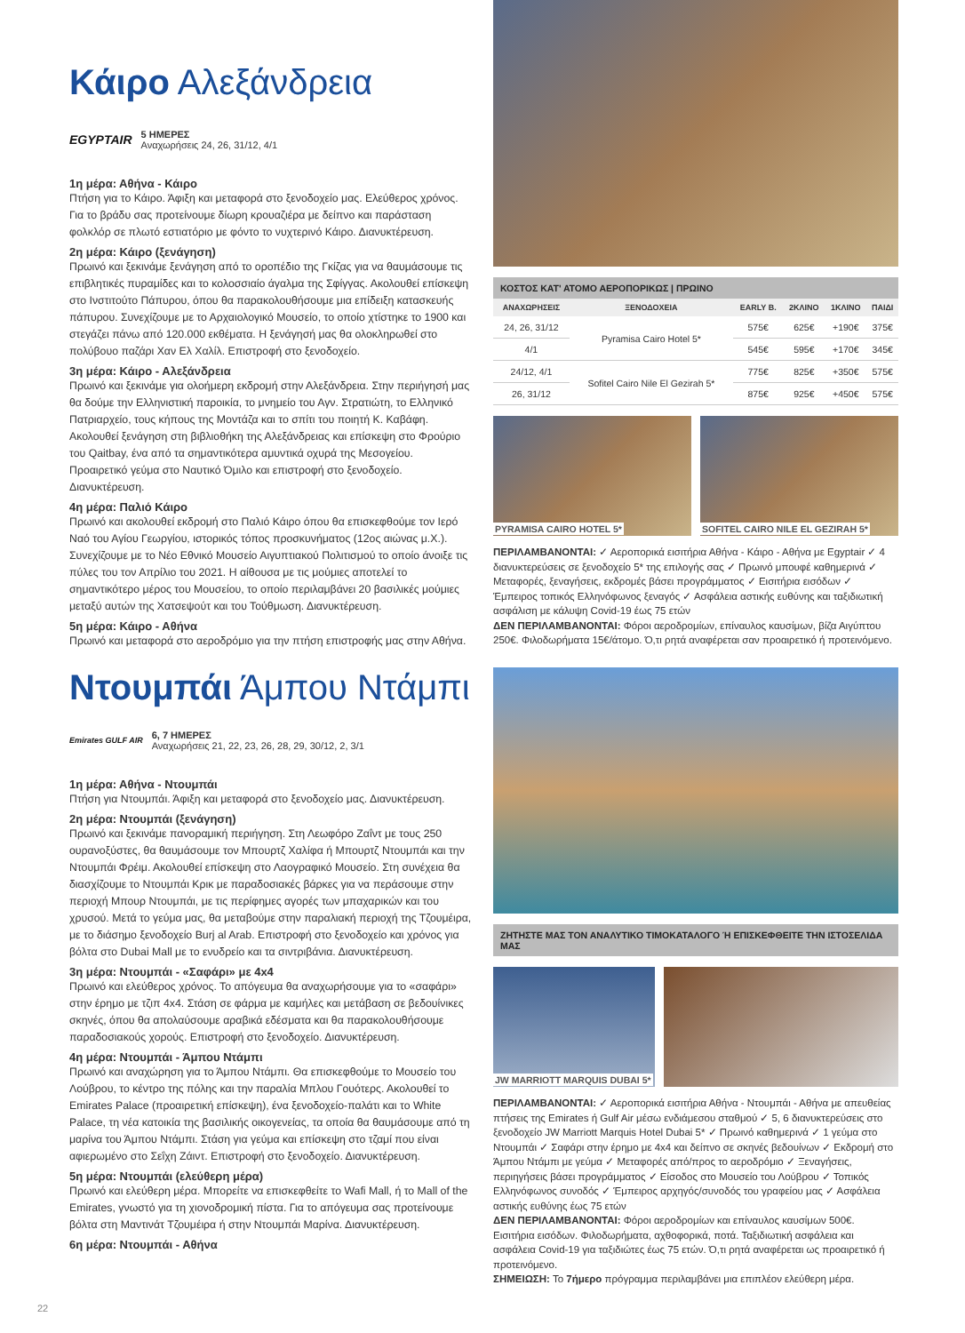Κάιρο Αλεξάνδρεια
EGYPTAIR 5 ΗΜΕΡΕΣ
Αναχωρήσεις 24, 26, 31/12, 4/1
1η μέρα: Αθήνα - Κάιρο
Πτήση για το Κάιρο. Άφιξη και μεταφορά στο ξενοδοχείο μας. Ελεύθερος χρόνος. Για το βράδυ σας προτείνουμε δίωρη κρουαζιέρα με δείπνο και παράσταση φολκλόρ σε πλωτό εστιατόριο με φόντο το νυχτερινό Κάιρο. Διανυκτέρευση.
2η μέρα: Κάιρο (ξενάγηση)
Πρωινό και ξεκινάμε ξενάγηση από το οροπέδιο της Γκίζας για να θαυμάσουμε τις επιβλητικές πυραμίδες και το κολοσσιαίο άγαλμα της Σφίγγας. Ακολουθεί επίσκεψη στο Ινστιτούτο Πάπυρου, όπου θα παρακολουθήσουμε μια επίδειξη κατασκευής πάπυρου. Συνεχίζουμε με το Αρχαιολογικό Μουσείο, το οποίο χτίστηκε το 1900 και στεγάζει πάνω από 120.000 εκθέματα. Η ξενάγησή μας θα ολοκληρωθεί στο πολύβουο παζάρι Χαν Ελ Χαλίλ. Επιστροφή στο ξενοδοχείο.
3η μέρα: Κάιρο - Αλεξάνδρεια
Πρωινό και ξεκινάμε για ολοήμερη εκδρομή στην Αλεξάνδρεια. Στην περιήγησή μας θα δούμε την Ελληνιστική παροικία, το μνημείο του Αγν. Στρατιώτη, το Ελληνικό Πατριαρχείο, τους κήπους της Μοντάζα και το σπίτι του ποιητή Κ. Καβάφη. Ακολουθεί ξενάγηση στη βιβλιοθήκη της Αλεξάνδρειας και επίσκεψη στο Φρούριο του Qaitbay, ένα από τα σημαντικότερα αμυντικά οχυρά της Μεσογείου. Προαιρετικό γεύμα στο Ναυτικό Όμιλο και επιστροφή στο ξενοδοχείο. Διανυκτέρευση.
4η μέρα: Παλιό Κάιρο
Πρωινό και ακολουθεί εκδρομή στο Παλιό Κάιρο όπου θα επισκεφθούμε τον Ιερό Ναό του Αγίου Γεωργίου, ιστορικός τόπος προσκυνήματος (12ος αιώνας μ.Χ.). Συνεχίζουμε με το Νέο Εθνικό Μουσείο Αιγυπτιακού Πολιτισμού το οποίο άνοιξε τις πύλες του τον Απρίλιο του 2021. Η αίθουσα με τις μούμιες αποτελεί το σημαντικότερο μέρος του Μουσείου, το οποίο περιλαμβάνει 20 βασιλικές μούμιες μεταξύ αυτών της Χατσεψούτ και του Τούθμωση. Διανυκτέρευση.
5η μέρα: Κάιρο - Αθήνα
Πρωινό και μεταφορά στο αεροδρόμιο για την πτήση επιστροφής μας στην Αθήνα.
ΚΟΣΤΟΣ ΚΑΤ' ΑΤΟΜΟ ΑΕΡΟΠΟΡΙΚΩΣ | ΠΡΩΙΝΟ
| ΑΝΑΧΩΡΗΣΕΙΣ | ΞΕΝΟΔΟΧΕΙΑ | EARLY B. | 2ΚΛΙΝΟ | 1ΚΛΙΝΟ | ΠΑΙΔΙ |
| --- | --- | --- | --- | --- | --- |
| 24, 26, 31/12 | Pyramisa Cairo Hotel 5* | 575€ | 625€ | +190€ | 375€ |
| 4/1 | | 545€ | 595€ | +170€ | 345€ |
| 24/12, 4/1 | Sofitel Cairo Nile El Gezirah 5* | 775€ | 825€ | +350€ | 575€ |
| 26, 31/12 | | 875€ | 925€ | +450€ | 575€ |
PYRAMISA CAIRO HOTEL 5* SOFITEL CAIRO NILE EL GEZIRAH 5*
ΠΕΡΙΛΑΜΒΑΝΟΝΤΑΙ: ✓ Αεροπορικά εισιτήρια Αθήνα - Κάιρο - Αθήνα με Egyptair ✓ 4 διανυκτερεύσεις σε ξενοδοχείο 5* της επιλογής σας ✓ Πρωινό μπουφέ καθημερινά ✓ Μεταφορές, ξεναγήσεις, εκδρομές βάσει προγράμματος ✓ Εισιτήρια εισόδων ✓ Έμπειρος τοπικός Ελληνόφωνος ξεναγός ✓ Ασφάλεια αστικής ευθύνης και ταξιδιωτική ασφάλιση με κάλυψη Covid-19 έως 75 ετών
ΔΕΝ ΠΕΡΙΛΑΜΒΑΝΟΝΤΑΙ: Φόροι αεροδρομίων, επίναυλος καυσίμων, βίζα Αιγύπτου 250€. Φιλοδωρήματα 15€/άτομο. Ό,τι ρητά αναφέρεται σαν προαιρετικό ή προτεινόμενο.
Ντουμπάι Άμπου Ντάμπι
Emirates GULF AIR 6, 7 ΗΜΕΡΕΣ
Αναχωρήσεις 21, 22, 23, 26, 28, 29, 30/12, 2, 3/1
1η μέρα: Αθήνα - Ντουμπάι
Πτήση για Ντουμπάι. Άφιξη και μεταφορά στο ξενοδοχείο μας. Διανυκτέρευση.
2η μέρα: Ντουμπάι (ξενάγηση)
Πρωινό και ξεκινάμε πανοραμική περιήγηση. Στη Λεωφόρο Ζαΐντ με τους 250 ουρανοξύστες, θα θαυμάσουμε τον Μπουρτζ Χαλίφα ή Μπουρτζ Ντουμπάι και την Ντουμπάι Φρέιμ. Ακολουθεί επίσκεψη στο Λαογραφικό Μουσείο. Στη συνέχεια θα διασχίζουμε το Ντουμπάι Κρικ με παραδοσιακές βάρκες για να περάσουμε στην περιοχή Μπουρ Ντουμπάι, με τις περίφημες αγορές των μπαχαρικών και του χρυσού. Μετά το γεύμα μας, θα μεταβούμε στην παραλιακή περιοχή της Τζουμέιρα, με το διάσημο ξενοδοχείο Burj al Arab. Επιστροφή στο ξενοδοχείο και χρόνος για βόλτα στο Dubai Mall με το ενυδρείο και τα σιντριβάνια. Διανυκτέρευση.
3η μέρα: Ντουμπάι - «Σαφάρι» με 4x4
Πρωινό και ελεύθερος χρόνος. Το απόγευμα θα αναχωρήσουμε για το «σαφάρι» στην έρημο με τζιπ 4x4. Στάση σε φάρμα με καμήλες και μετάβαση σε βεδουίνικες σκηνές, όπου θα απολαύσουμε αραβικά εδέσματα και θα παρακολουθήσουμε παραδοσιακούς χορούς. Επιστροφή στο ξενοδοχείο. Διανυκτέρευση.
4η μέρα: Ντουμπάι - Άμπου Ντάμπι
Πρωινό και αναχώρηση για το Άμπου Ντάμπι. Θα επισκεφθούμε το Μουσείο του Λούβρου, το κέντρο της πόλης και την παραλία Μπλου Γουότερς. Ακολουθεί το Emirates Palace (προαιρετική επίσκεψη), ένα ξενοδοχείο-παλάτι και το White Palace, τη νέα κατοικία της βασιλικής οικογενείας, τα οποία θα θαυμάσουμε από τη μαρίνα του Άμπου Ντάμπι. Στάση για γεύμα και επίσκεψη στο τζαμί που είναι αφιερωμένο στο Σεΐχη Ζάιντ. Επιστροφή στο ξενοδοχείο. Διανυκτέρευση.
5η μέρα: Ντουμπάι (ελεύθερη μέρα)
Πρωινό και ελεύθερη μέρα. Μπορείτε να επισκεφθείτε το Wafi Mall, ή το Mall of the Emirates, γνωστό για τη χιονοδρομική πίστα. Για το απόγευμα σας προτείνουμε βόλτα στη Μαντινάτ Τζουμέιρα ή στην Ντουμπάι Μαρίνα. Διανυκτέρευση.
6η μέρα: Ντουμπάι - Αθήνα
ΖΗΤΗΣΤΕ ΜΑΣ ΤΟΝ ΑΝΑΛΥΤΙΚΟ ΤΙΜΟΚΑΤΑΛΟΓΟ Ή ΕΠΙΣΚΕΦΘΕΙΤΕ ΤΗΝ ΙΣΤΟΣΕΛΙΔΑ ΜΑΣ
JW MARRIOTT MARQUIS DUBAI 5*
ΠΕΡΙΛΑΜΒΑΝΟΝΤΑΙ: ✓ Αεροπορικά εισιτήρια Αθήνα - Ντουμπάι - Αθήνα με απευθείας πτήσεις της Emirates ή Gulf Air μέσω ενδιάμεσου σταθμού ✓ 5, 6 διανυκτερεύσεις στο ξενοδοχείο JW Marriott Marquis Hotel Dubai 5* ✓ Πρωινό καθημερινά ✓ 1 γεύμα στο Ντουμπάι ✓ Σαφάρι στην έρημο με 4x4 και δείπνο σε σκηνές βεδουίνων ✓ Εκδρομή στο Άμπου Ντάμπι με γεύμα ✓ Μεταφορές από/προς το αεροδρόμιο ✓ Ξεναγήσεις, περιηγήσεις βάσει προγράμματος ✓ Είσοδος στο Μουσείο του Λούβρου ✓ Τοπικός Ελληνόφωνος συνοδός ✓ Έμπειρος αρχηγός/συνοδός του γραφείου μας ✓ Ασφάλεια αστικής ευθύνης έως 75 ετών
ΔΕΝ ΠΕΡΙΛΑΜΒΑΝΟΝΤΑΙ: Φόροι αεροδρομίων και επίναυλος καυσίμων 500€. Εισιτήρια εισόδων. Φιλοδωρήματα, αχθοφορικά, ποτά. Ταξιδιωτική ασφάλεια και ασφάλεια Covid-19 για ταξιδιώτες έως 75 ετών. Ό,τι ρητά αναφέρεται ως προαιρετικό ή προτεινόμενο.
ΣΗΜΕΙΩΣΗ: Το 7ήμερο πρόγραμμα περιλαμβάνει μια επιπλέον ελεύθερη μέρα.
22